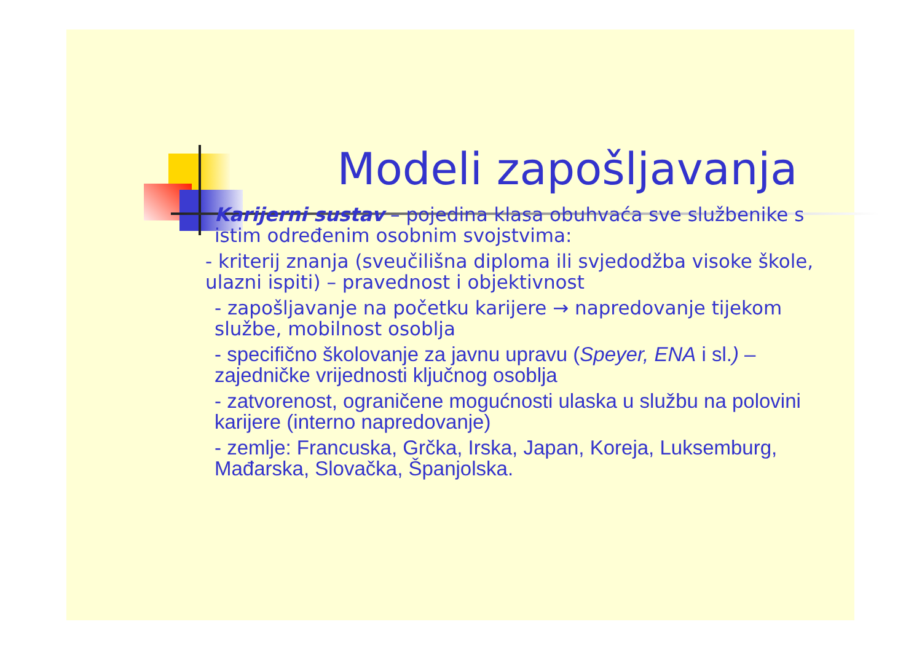Modeli zapošljavanja
Karijerni sustav – pojedina klasa obuhvaća sve službenike s istim određenim osobnim svojstvima:
- kriterij znanja (sveučilišna diploma ili svjedodžba visoke škole, ulazni ispiti) – pravednost i objektivnost
- zapošljavanje na početku karijere → napredovanje tijekom službe, mobilnost osoblja
- specifično školovanje za javnu upravu (Speyer, ENA i sl.) – zajedničke vrijednosti ključnog osoblja
- zatvorenost, ograničene mogućnosti ulaska u službu na polovini karijere (interno napredovanje)
- zemlje: Francuska, Grčka, Irska, Japan, Koreja, Luksemburg, Mađarska, Slovačka, Španjolska.